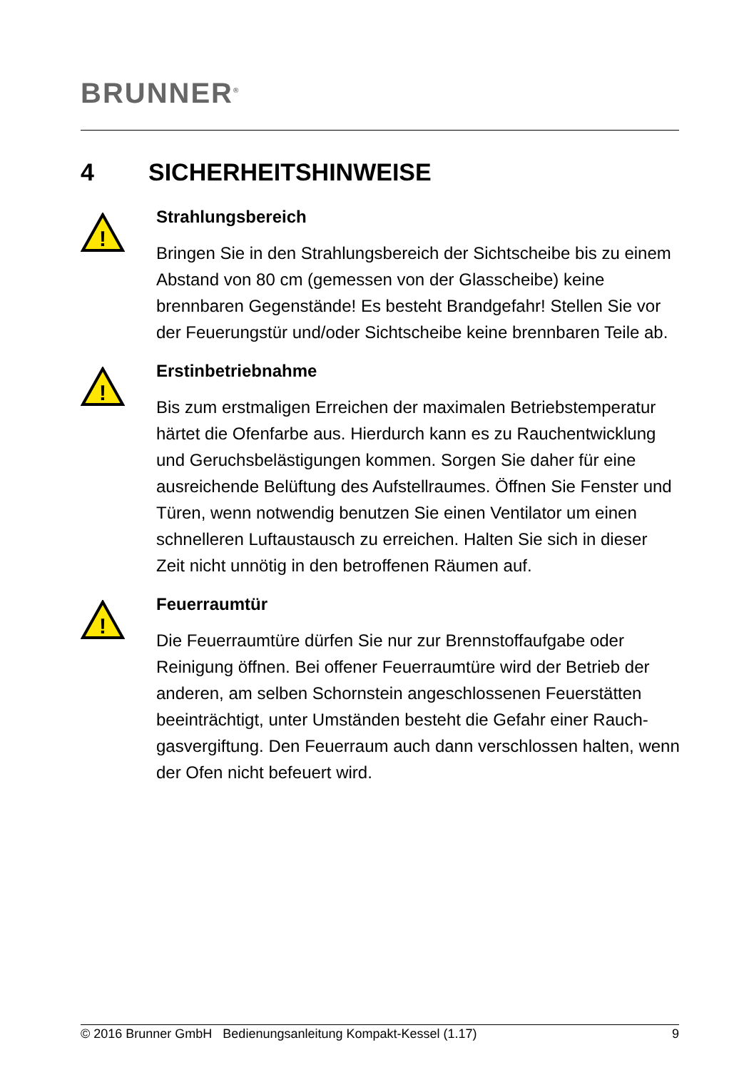BRUNNER<sup>®</sup>
4 SICHERHEITSHINWEISE
!
Strahlungsbereich
Bringen Sie in den Strahlungsbereich der Sichtscheibe bis zu ei­nem Abstand von 80 cm (gemessen von der Glasscheibe) keine brennbaren Gegenstände! Es besteht Brandgefahr! Stellen Sie vor der Feuerungstür und/oder Sichtscheibe keine brennbaren Teile ab.
!
Erstinbetriebnahme
Bis zum erstmaligen Erreichen der maximalen Betriebstemperatur härtet die Ofenfarbe aus. Hierdurch kann es zu Rauchentwicklung und Geruchsbelästigungen kommen. Sorgen Sie daher für eine ausreichende Belüftung des Aufstellraumes. Öffnen Sie Fenster und Türen, wenn notwendig benutzen Sie einen Ventilator um ei­nen schnelleren Luftaustausch zu erreichen. Halten Sie sich in dieser Zeit nicht unnötig in den betroffenen Räumen auf.
!
Feuerraumtür
Die Feuerraumtüre dürfen Sie nur zur Brennstoffaufgabe oder Reinigung öffnen. Bei offener Feuerraumtüre wird der Betrieb der anderen, am selben Schornstein angeschlossenen Feuerstätten beeinträchtigt, unter Umständen besteht die Gefahr einer Rauch­gasvergiftung. Den Feuerraum auch dann verschlossen halten, wenn der Ofen nicht befeuert wird.
© 2016 Brunner GmbH Bedienungsanleitung Kompakt-Kessel (1.17) 9